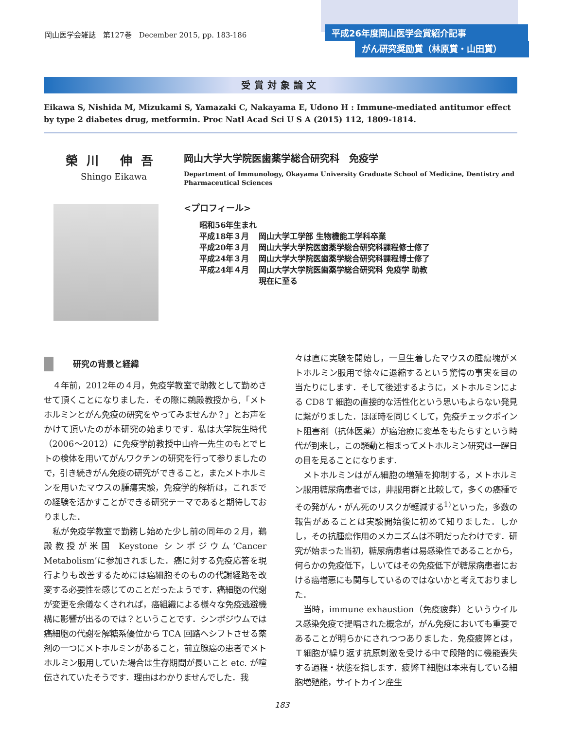岡山医学会雑誌　第127巻　December 2015, pp. 183-186
平成26年度岡山医学会賞紹介記事
がん研究奨励賞（林原賞・山田賞）
受賞対象論文
Eikawa S, Nishida M, Mizukami S, Yamazaki C, Nakayama E, Udono H : Immune-mediated antitumor effect by type 2 diabetes drug, metformin. Proc Natl Acad Sci U S A (2015) 112, 1809-1814.
榮川 伸吾
Shingo Eikawa
岡山大学大学院医歯薬学総合研究科　免疫学
Department of Immunology, Okayama University Graduate School of Medicine, Dentistry and Pharmaceutical Sciences
<プロフィール>
昭和56年生まれ
| 平成18年３月 | 岡山大学工学部 生物機能工学科卒業 |
| 平成20年３月 | 岡山大学大学院医歯薬学総合研究科課程修士修了 |
| 平成24年３月 | 岡山大学大学院医歯薬学総合研究科課程博士修了 |
| 平成24年４月 | 岡山大学大学院医歯薬学総合研究科 免疫学 助教 現在に至る |
研究の背景と経緯
４年前，2012年の４月，免疫学教室で助教として勤めさせて頂くことになりました．その際に鵜殿教授から,「メトホルミンとがん免疫の研究をやってみませんか？」とお声をかけて頂いたのが本研究の始まりです．私は大学院生時代（2006～2012）に免疫学前教授中山睿一先生のもとでヒトの検体を用いてがんワクチンの研究を行って参りましたので，引き続きがん免疫の研究ができること，またメトホルミンを用いたマウスの腫瘍実験，免疫学的解析は，これまでの経験を活かすことができる研究テーマであると期待しておりました．
私が免疫学教室で勤務し始めた少し前の同年の２月，鵜殿教授が米国 Keystone シンポジウム‘Cancer Metabolism’に参加されました．癌に対する免疫応答を現行よりも改善するためには癌細胞そのものの代謝経路を改変する必要性を感じてのことだったようです．癌細胞の代謝が変更を余儀なくされれば，癌組織による様々な免疫逃避機構に影響が出るのでは？ということです．シンポジウムでは癌細胞の代謝を解糖系優位から TCA 回路へシフトさせる薬剤の一つにメトホルミンがあること，前立腺癌の患者でメトホルミン服用していた場合は生存期間が長いこと etc. が喧伝されていたそうです．理由はわかりませんでした．我
々は直に実験を開始し，一旦生着したマウスの腫瘍塊がメトホルミン服用で徐々に退縮するという驚愕の事実を目の当たりにします．そして後述するように，メトホルミンによる CD8 T 細胞の直接的な活性化という思いもよらない発見に繋がりました．ほぼ時を同じくして，免疫チェックポイント阻害剤（抗体医薬）が癌治療に変革をもたらすという時代が到来し，この騒動と相まってメトホルミン研究は一躍日の目を見ることになります．
メトホルミンはがん細胞の増殖を抑制する，メトホルミン服用糖尿病患者では，非服用群と比較して，多くの癌種でその発がん・がん死のリスクが軽減する<sup>1)</sup>といった，多数の報告があることは実験開始後に初めて知りました．しかし，その抗腫瘍作用のメカニズムは不明だったわけです．研究が始まった当初，糖尿病患者は易感染性であることから，何らかの免疫低下，しいてはその免疫低下が糖尿病患者における癌増悪にも関与しているのではないかと考えておりました．
当時，immune exhaustion（免疫疲弊）というウイルス感染免疫で提唱された概念が，がん免疫においても重要であることが明らかにされつつありました．免疫疲弊とは，Ｔ細胞が繰り返す抗原刺激を受ける中で段階的に機能喪失する過程・状態を指します．疲弊Ｔ細胞は本来有している細胞増殖能，サイトカイン産生
183